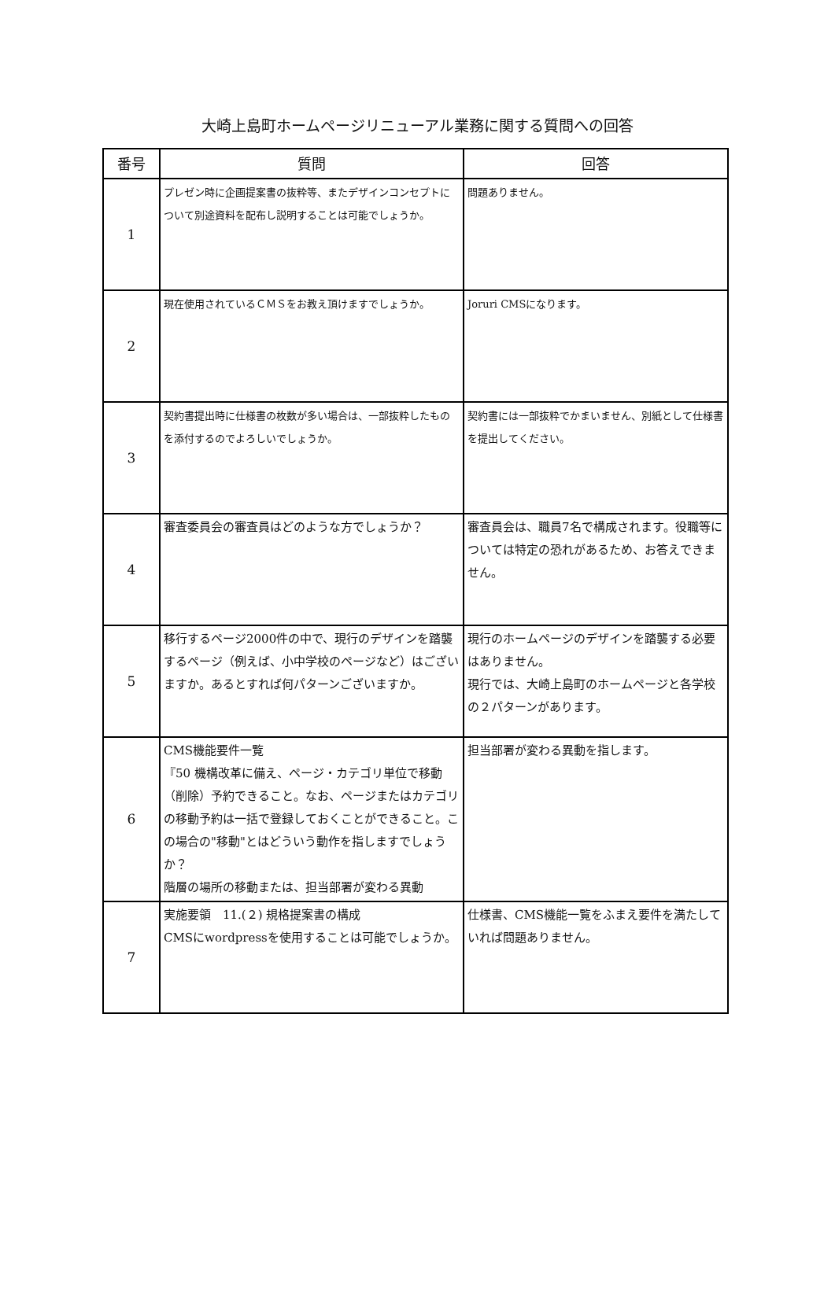大崎上島町ホームページリニューアル業務に関する質問への回答
| 番号 | 質問 | 回答 |
| --- | --- | --- |
| 1 | プレゼン時に企画提案書の抜粋等、またデザインコンセプトについて別途資料を配布し説明することは可能でしょうか。 | 問題ありません。 |
| 2 | 現在使用されているＣＭＳをお教え頂けますでしょうか。 | Joruri CMSになります。 |
| 3 | 契約書提出時に仕様書の枚数が多い場合は、一部抜粋したものを添付するのでよろしいでしょうか。 | 契約書には一部抜粋でかまいません、別紙として仕様書を提出してください。 |
| 4 | 審査委員会の審査員はどのような方でしょうか？ | 審査員会は、職員7名で構成されます。役職等については特定の恐れがあるため、お答えできません。 |
| 5 | 移行するページ2000件の中で、現行のデザインを踏襲するページ（例えば、小中学校のページなど）はございますか。あるとすれば何パターンございますか。 | 現行のホームページのデザインを踏襲する必要はありません。 現行では、大崎上島町のホームページと各学校の２パターンがあります。 |
| 6 | CMS機能要件一覧 『50 機構改革に備え、ページ・カテゴリ単位で移動（削除）予約できること。なお、ページまたはカテゴリの移動予約は一括で登録しておくことができること。この場合の"移動"とはどういう動作を指しますでしょうか？ 階層の場所の移動または、担当部署が変わる異動 | 担当部署が変わる異動を指します。 |
| 7 | 実施要領 11.(２) 規格提案書の構成 CMSにwordpressを使用することは可能でしょうか。 | 仕様書、CMS機能一覧をふまえ要件を満たしていれば問題ありません。 |